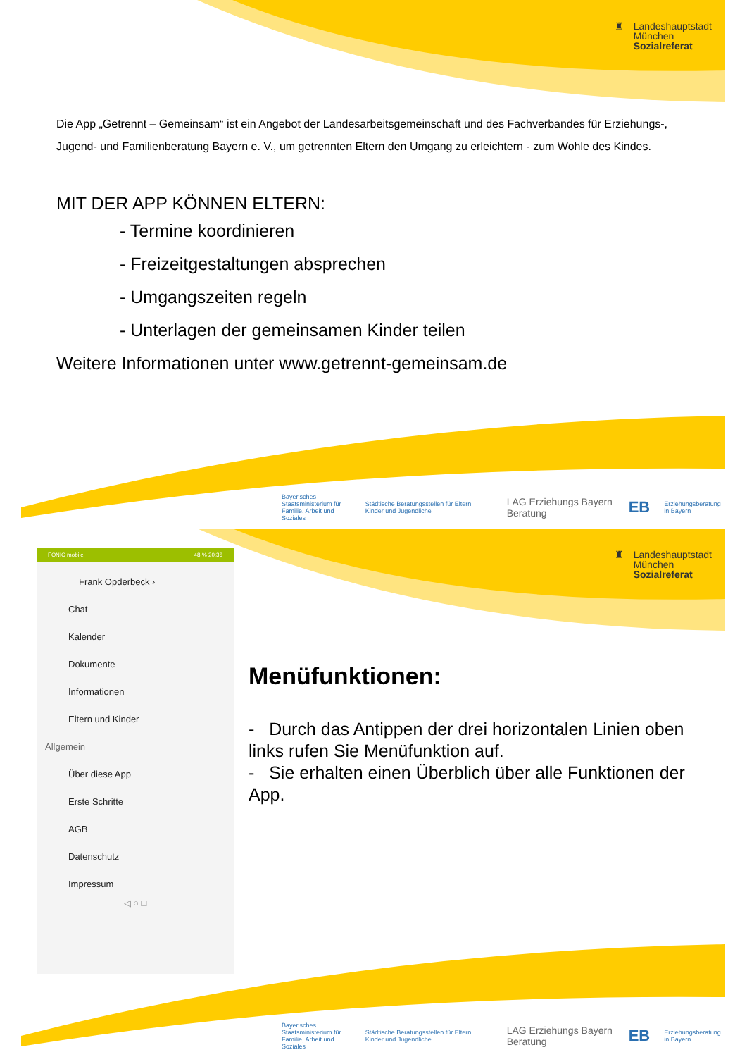♜ Landeshauptstadt
München
Sozialreferat
Die App „Getrennt – Gemeinsam“ ist ein Angebot der Landesarbeitsgemeinschaft und des Fachverbandes für Erziehungs-, Jugend- und Familienberatung Bayern e. V., um getrennten Eltern den Umgang zu erleichtern - zum Wohle des Kindes.
MIT DER APP KÖNNEN ELTERN:
- Termine koordinieren
- Freizeitgestaltungen absprechen
- Umgangszeiten regeln
- Unterlagen der gemeinsamen Kinder teilen
Weitere Informationen unter www.getrennt-gemeinsam.de
Bayerisches Staatsministerium für
Familie, Arbeit und Soziales Städtische Beratungsstellen für Eltern, Kinder und Jugendliche LAG Erziehungs Bayern Beratung EB Erziehungsberatung in Bayern
♜ Landeshauptstadt
München
Sozialreferat
Menüfunktionen:
- Durch das Antippen der drei horizontalen Linien oben links rufen Sie Menüfunktion auf.
- Sie erhalten einen Überblich über alle Funktionen der App.
Bayerisches Staatsministerium für
Familie, Arbeit und Soziales Städtische Beratungsstellen für Eltern, Kinder und Jugendliche LAG Erziehungs Bayern Beratung EB Erziehungsberatung in Bayern
FONIC mobile 48 % 20:36
Frank Opderbeck ›
Chat
Kalender
Dokumente
Informationen
Eltern und Kinder
Allgemein
Über diese App
Erste Schritte
AGB
Datenschutz
Impressum
◁ ○ □